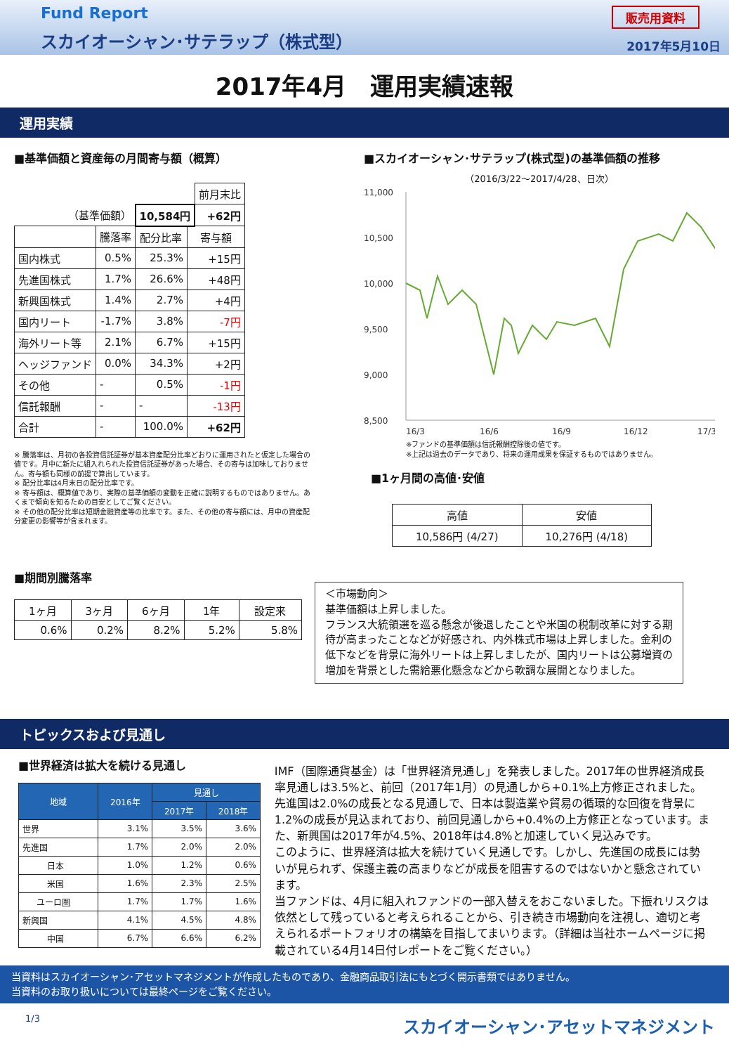Fund Report
スカイオーシャン･サテラップ（株式型）
販売用資料
2017年5月10日
2017年4月　運用実績速報
運用実績
■基準価額と資産毎の月間寄与額（概算）
| | | | | 前月末比 |
| （基準価額） | | 10,584円 | | +62円 |
| | 騰落率 | 配分比率 | 寄与額 | |
| 国内株式 | 0.5% | 25.3% | +15円 | |
| 先進国株式 | 1.7% | 26.6% | +48円 | |
| 新興国株式 | 1.4% | 2.7% | +4円 | |
| 国内リート | -1.7% | 3.8% | -7円 | |
| 海外リート等 | 2.1% | 6.7% | +15円 | |
| ヘッジファンド | 0.0% | 34.3% | +2円 | |
| その他 | - | 0.5% | -1円 | |
| 信託報酬 | - | - | -13円 | |
| 合計 | - | 100.0% | +62円 | |
※ 騰落率は、月初の各投資信託証券が基本資産配分比率どおりに運用されたと仮定した場合の値です。月中に新たに組入れられた投資信託証券があった場合、その寄与は加味しておりません。寄与額も同様の前提で算出しています。
※ 配分比率は4月末日の配分比率です。
※ 寄与額は、概算値であり、実際の基準価額の変動を正確に説明するものではありません。あくまで傾向を知るための目安としてご覧ください。
※ その他の配分比率は短期金融資産等の比率です。また、その他の寄与額には、月中の資産配分変更の影響等が含まれます。
■期間別騰落率
| 1ヶ月 | 3ヶ月 | 6ヶ月 | 1年 | 設定来 |
| --- | --- | --- | --- | --- |
| 0.6% | 0.2% | 8.2% | 5.2% | 5.8% |
■スカイオーシャン･サテラップ(株式型)の基準価額の推移
（2016/3/22～2017/4/28、日次）
11,000
10,500
10,000
9,500
9,000
8,500
16/3
16/6
16/9
16/12
17/3
※ファンドの基準価額は信託報酬控除後の値です。
※上記は過去のデータであり、将来の運用成果を保証するものではありません。
■1ヶ月間の高値･安値
| 高値 | 安値 |
| --- | --- |
| 10,586円 (4/27) | 10,276円 (4/18) |
＜市場動向＞
基準価額は上昇しました。
フランス大統領選を巡る懸念が後退したことや米国の税制改革に対する期待が高まったことなどが好感され、内外株式市場は上昇しました。金利の低下などを背景に海外リートは上昇しましたが、国内リートは公募増資の増加を背景とした需給悪化懸念などから軟調な展開となりました。
トピックスおよび見通し
■世界経済は拡大を続ける見通し
| 地域 | 2016年 | 見通し | |
| --- | --- | --- | --- |
| | | 2017年 | 2018年 |
| 世界 | 3.1% | 3.5% | 3.6% |
| 先進国 | 1.7% | 2.0% | 2.0% |
| 日本 | 1.0% | 1.2% | 0.6% |
| 米国 | 1.6% | 2.3% | 2.5% |
| ユーロ圏 | 1.7% | 1.7% | 1.6% |
| 新興国 | 4.1% | 4.5% | 4.8% |
| 中国 | 6.7% | 6.6% | 6.2% |
IMF（国際通貨基金）は「世界経済見通し」を発表しました。2017年の世界経済成長率見通しは3.5%と、前回（2017年1月）の見通しから+0.1%上方修正されました。先進国は2.0%の成長となる見通しで、日本は製造業や貿易の循環的な回復を背景に1.2%の成長が見込まれており、前回見通しから+0.4%の上方修正となっています。また、新興国は2017年が4.5%、2018年は4.8%と加速していく見込みです。
このように、世界経済は拡大を続けていく見通しです。しかし、先進国の成長には勢いが見られず、保護主義の高まりなどが成長を阻害するのではないかと懸念されています。
当ファンドは、4月に組入れファンドの一部入替えをおこないました。下振れリスクは依然として残っていると考えられることから、引き続き市場動向を注視し、適切と考えられるポートフォリオの構築を目指してまいります。（詳細は当社ホームページに掲載されている4月14日付レポートをご覧ください。）
当資料はスカイオーシャン･アセットマネジメントが作成したものであり、金融商品取引法にもとづく開示書類ではありません。
当資料のお取り扱いについては最終ページをご覧ください。
1/3 スカイオーシャン･アセットマネジメント